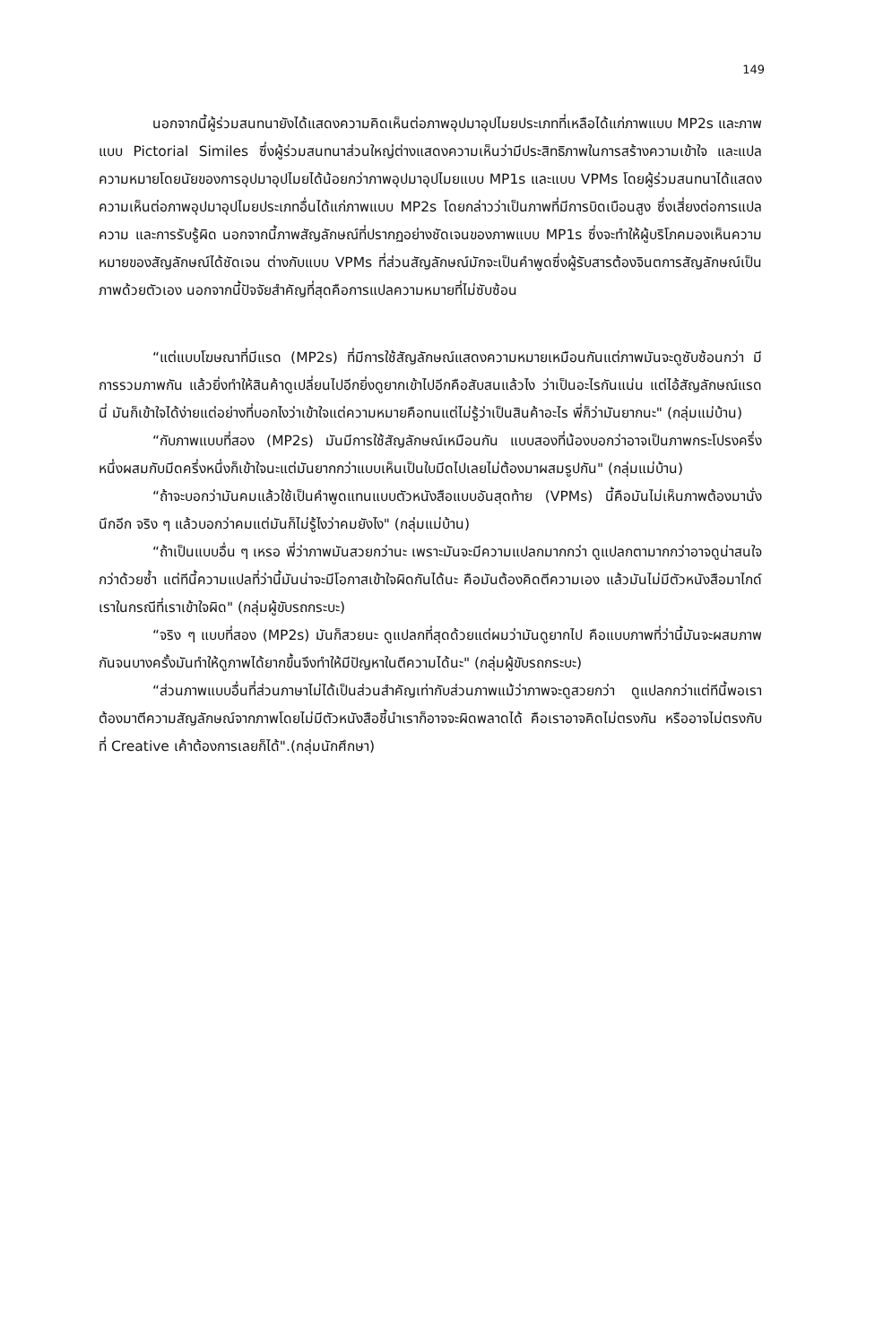149
นอกจากนี้ผู้ร่วมสนทนายังได้แสดงความคิดเห็นต่อภาพอุปมาอุปไมยประเภทที่เหลือได้แก่ภาพแบบ MP2s และภาพแบบ Pictorial Similes ซึ่งผู้ร่วมสนทนาส่วนใหญ่ต่างแสดงความเห็นว่ามีประสิทธิภาพในการสร้างความเข้าใจ และแปลความหมายโดยนัยของการอุปมาอุปไมยได้น้อยกว่าภาพอุปมาอุปไมยแบบ MP1s และแบบ VPMs โดยผู้ร่วมสนทนาได้แสดงความเห็นต่อภาพอุปมาอุปไมยประเภทอื่นได้แก่ภาพแบบ MP2s โดยกล่าวว่าเป็นภาพที่มีการบิดเบือนสูง ซึ่งเสี่ยงต่อการแปลความ และการรับรู้ผิด นอกจากนี้ภาพสัญลักษณ์ที่ปรากฏอย่างชัดเจนของภาพแบบ MP1s ซึ่งจะทำให้ผู้บริโภคมองเห็นความหมายของสัญลักษณ์ได้ชัดเจน ต่างกับแบบ VPMs ที่ส่วนสัญลักษณ์มักจะเป็นคำพูดซึ่งผู้รับสารต้องจินตการสัญลักษณ์เป็นภาพด้วยตัวเอง นอกจากนี้ปัจจัยสำคัญที่สุดคือการแปลความหมายที่ไม่ซับซ้อน
“แต่แบบโฆษณาที่มีแรด (MP2s) ที่มีการใช้สัญลักษณ์แสดงความหมายเหมือนกันแต่ภาพมันจะดูซับซ้อนกว่า มีการรวมภาพกัน แล้วยิ่งทำให้สินค้าดูเปลี่ยนไปอีกยิ่งดูยากเข้าไปอีกคือสับสนแล้วไง ว่าเป็นอะไรกันแน่น แต่ไอ้สัญลักษณ์แรดนี่ มันก็เข้าใจได้ง่ายแต่อย่างที่บอกไงว่าเข้าใจแต่ความหมายคือทนแต่ไม่รู้ว่าเป็นสินค้าอะไร พี่ก็ว่ามันยากนะ" (กลุ่มแม่บ้าน)
“กับภาพแบบที่สอง (MP2s) มันมีการใช้สัญลักษณ์เหมือนกัน แบบสองที่น้องบอกว่าอาจเป็นภาพกระโปรงครึ่งหนึ่งผสมกับมีดครึ่งหนึ่งก็เข้าใจนะแต่มันยากกว่าแบบเห็นเป็นใบมีดไปเลยไม่ต้องมาผสมรูปกัน" (กลุ่มแม่บ้าน)
“ถ้าจะบอกว่ามันคมแล้วใช้เป็นคำพูดแทนแบบตัวหนังสือแบบอันสุดท้าย (VPMs) นี้คือมันไม่เห็นภาพต้องมานั่งนึกอีก จริง ๆ แล้วบอกว่าคมแต่มันก็ไม่รู้ไงว่าคมยังไง" (กลุ่มแม่บ้าน)
“ถ้าเป็นแบบอื่น ๆ เหรอ พี่ว่าภาพมันสวยกว่านะ เพราะมันจะมีความแปลกมากกว่า ดูแปลกตามากกว่าอาจดูน่าสนใจกว่าด้วยซ้ำ แต่ทีนี้ความแปลที่ว่านี้มันน่าจะมีโอกาสเข้าใจผิดกันได้นะ คือมันต้องคิดตีความเอง แล้วมันไม่มีตัวหนังสือมาไกด์เราในกรณีที่เราเข้าใจผิด" (กลุ่มผู้ขับรถกระบะ)
“จริง ๆ แบบที่สอง (MP2s) มันก็สวยนะ ดูแปลกที่สุดด้วยแต่ผมว่ามันดูยากไป คือแบบภาพที่ว่านี้มันจะผสมภาพกันจนบางครั้งมันทำให้ดูภาพได้ยากขึ้นจึงทำให้มีปัญหาในตีความได้นะ" (กลุ่มผู้ขับรถกระบะ)
“ส่วนภาพแบบอื่นที่ส่วนภาษาไม่ได้เป็นส่วนสำคัญเท่ากับส่วนภาพแม้ว่าภาพจะดูสวยกว่า ดูแปลกกว่าแต่ทีนี้พอเราต้องมาตีความสัญลักษณ์จากภาพโดยไม่มีตัวหนังสือชี้นำเราก็อาจจะผิดพลาดได้ คือเราอาจคิดไม่ตรงกัน หรืออาจไม่ตรงกับที่ Creative เค้าต้องการเลยก็ได้".(กลุ่มนักศึกษา)